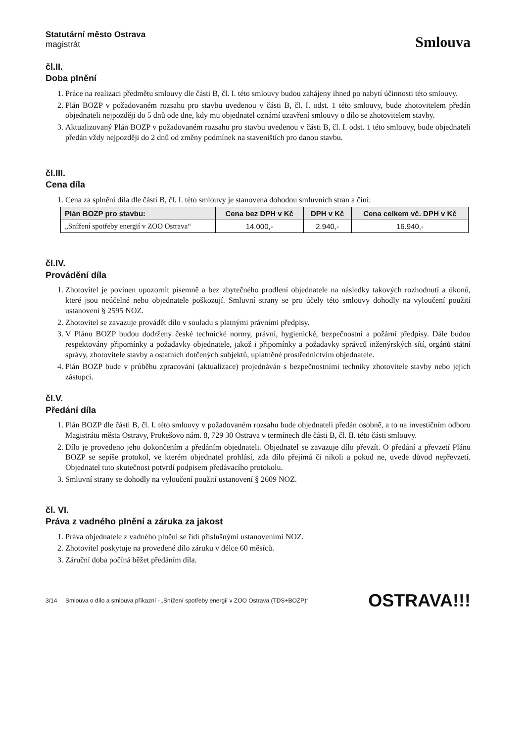Statutární město Ostrava
magistrát
Smlouva
čl.II.
Doba plnění
1. Práce na realizaci předmětu smlouvy dle části B, čl. I. této smlouvy budou zahájeny ihned po nabytí účinnosti této smlouvy.
2. Plán BOZP v požadovaném rozsahu pro stavbu uvedenou v části B, čl. I. odst. 1 této smlouvy, bude zhotovitelem předán objednateli nejpozději do 5 dnů ode dne, kdy mu objednatel oznámí uzavření smlouvy o dílo se zhotovitelem stavby.
3. Aktualizovaný Plán BOZP v požadovaném rozsahu pro stavbu uvedenou v části B, čl. I. odst. 1 této smlouvy, bude objednateli předán vždy nejpozději do 2 dnů od změny podmínek na staveništích pro danou stavbu.
čl.III.
Cena díla
1. Cena za splnění díla dle části B, čl. I. této smlouvy je stanovena dohodou smluvních stran a činí:
| Plán BOZP pro stavbu: | Cena bez DPH v Kč | DPH v Kč | Cena celkem vč. DPH v Kč |
| --- | --- | --- | --- |
| „Snížení spotřeby energií v ZOO Ostrava“ | 14.000,- | 2.940,- | 16.940,- |
čl.IV.
Provádění díla
1. Zhotovitel je povinen upozornit písemně a bez zbytečného prodlení objednatele na následky takových rozhodnutí a úkonů, které jsou neúčelné nebo objednatele poškozují. Smluvní strany se pro účely této smlouvy dohodly na vyloučení použití ustanovení § 2595 NOZ.
2. Zhotovitel se zavazuje provádět dílo v souladu s platnými právními předpisy.
3. V Plánu BOZP budou dodrženy české technické normy, právní, hygienické, bezpečnostní a požární předpisy. Dále budou respektovány připomínky a požadavky objednatele, jakož i připomínky a požadavky správců inženýrských sítí, orgánů státní správy, zhotovitele stavby a ostatních dotčených subjektů, uplatněné prostřednictvím objednatele.
4. Plán BOZP bude v průběhu zpracování (aktualizace) projednáván s bezpečnostními techniky zhotovitele stavby nebo jejich zástupci.
čl.V.
Předání díla
1. Plán BOZP dle části B, čl. I. této smlouvy v požadovaném rozsahu bude objednateli předán osobně, a to na investičním odboru Magistrátu města Ostravy, Prokešovo nám. 8, 729 30 Ostrava v termínech dle části B, čl. II. této části smlouvy.
2. Dílo je provedeno jeho dokončením a předáním objednateli. Objednatel se zavazuje dílo převzít. O předání a převzetí Plánu BOZP se sepíše protokol, ve kterém objednatel prohlásí, zda dílo přejímá či nikoli a pokud ne, uvede důvod nepřevzetí. Objednatel tuto skutečnost potvrdí podpisem předávacího protokolu.
3. Smluvní strany se dohodly na vyloučení použití ustanovení § 2609 NOZ.
čl. VI.
Práva z vadného plnění a záruka za jakost
1. Práva objednatele z vadného plnění se řídí příslušnými ustanoveními NOZ.
2. Zhotovitel poskytuje na provedené dílo záruku v délce 60 měsíců.
3. Záruční doba počíná běžet předáním díla.
3/14 Smlouva o dílo a smlouva příkazní - „Snížení spotřeby energií v ZOO Ostrava (TDS+BOZP)“OSTRAVA!!!